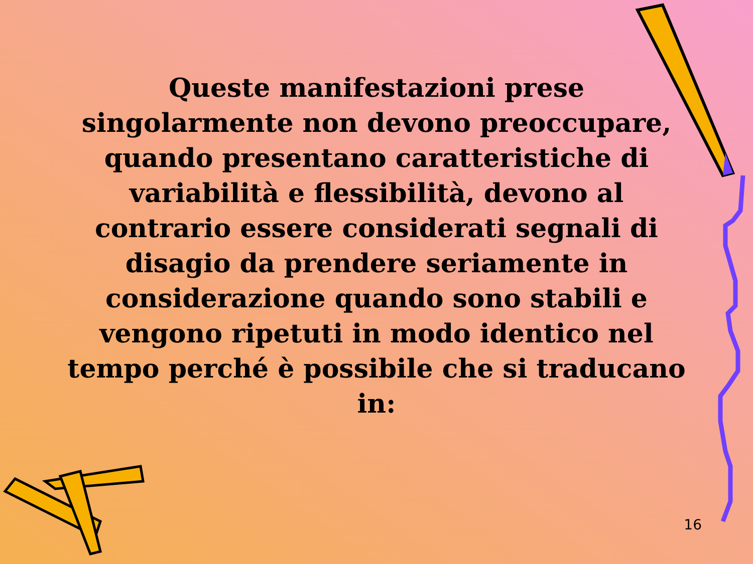Queste manifestazioni prese singolarmente non devono preoccupare, quando presentano caratteristiche di variabilità e flessibilità, devono al contrario essere considerati segnali di disagio da prendere seriamente in considerazione quando sono stabili e vengono ripetuti in modo identico nel tempo perché è possibile che si traducano in:
16